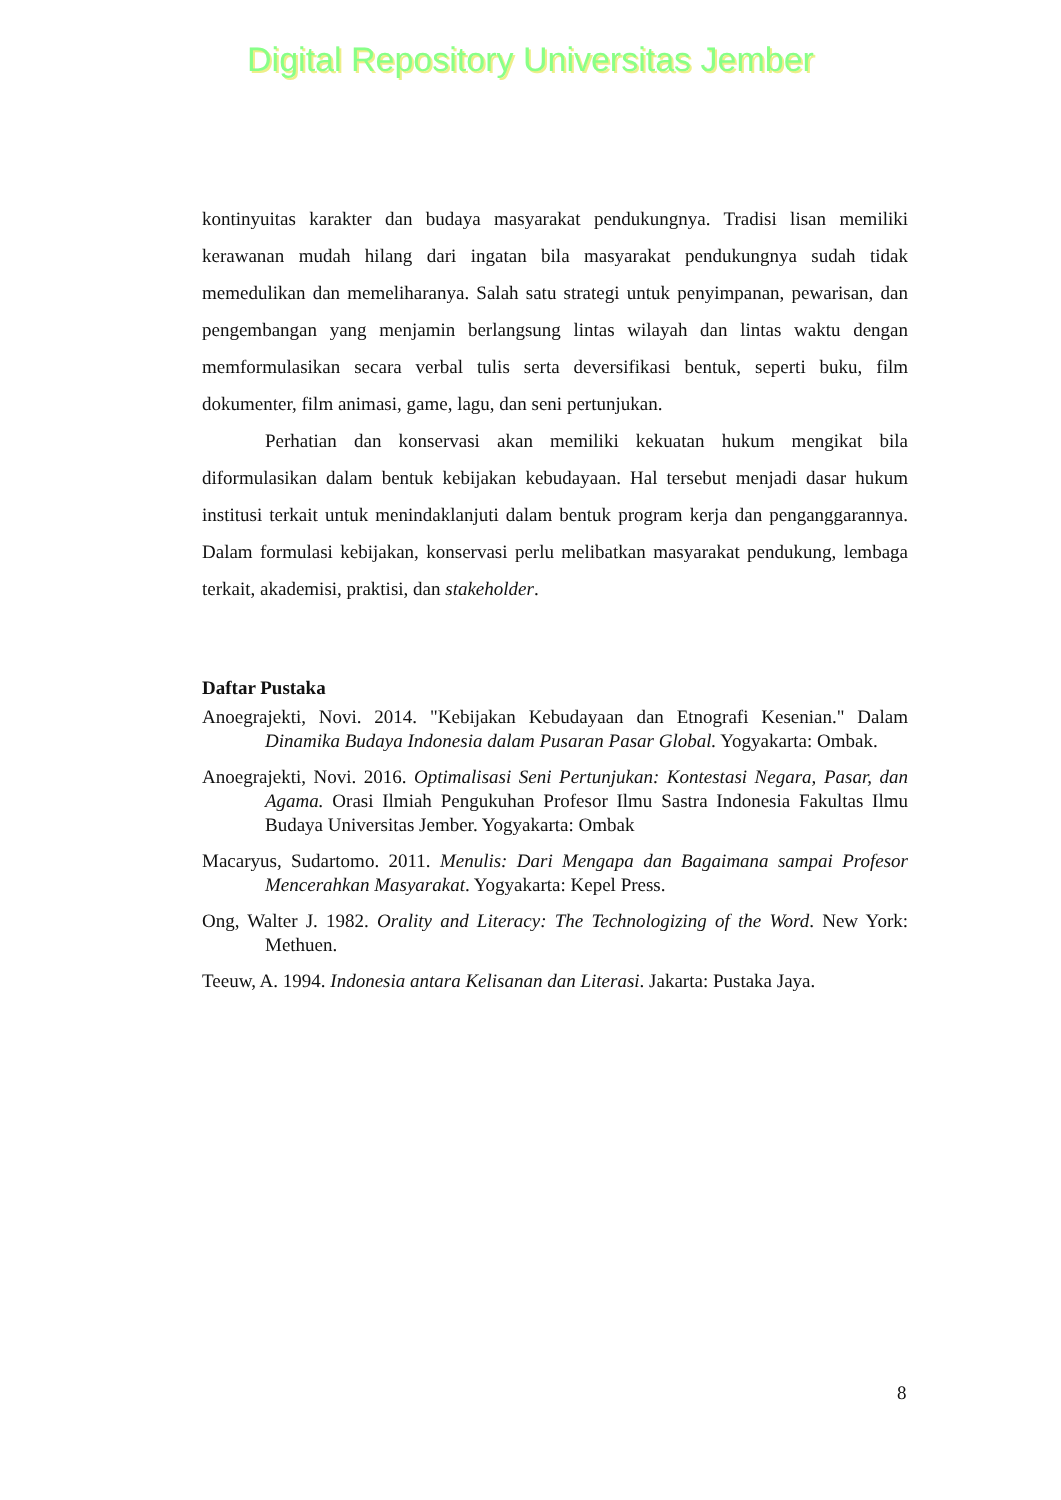Digital Repository Universitas Jember
kontinyuitas karakter dan budaya masyarakat pendukungnya. Tradisi lisan memiliki kerawanan mudah hilang dari ingatan bila masyarakat pendukungnya sudah tidak memedulikan dan memeliharanya. Salah satu strategi untuk penyimpanan, pewarisan, dan pengembangan yang menjamin berlangsung lintas wilayah dan lintas waktu dengan memformulasikan secara verbal tulis serta deversifikasi bentuk, seperti buku, film dokumenter, film animasi, game, lagu, dan seni pertunjukan.
Perhatian dan konservasi akan memiliki kekuatan hukum mengikat bila diformulasikan dalam bentuk kebijakan kebudayaan. Hal tersebut menjadi dasar hukum institusi terkait untuk menindaklanjuti dalam bentuk program kerja dan penganggarannya. Dalam formulasi kebijakan, konservasi perlu melibatkan masyarakat pendukung, lembaga terkait, akademisi, praktisi, dan stakeholder.
Daftar Pustaka
Anoegrajekti, Novi. 2014. "Kebijakan Kebudayaan dan Etnografi Kesenian." Dalam Dinamika Budaya Indonesia dalam Pusaran Pasar Global. Yogyakarta: Ombak.
Anoegrajekti, Novi. 2016. Optimalisasi Seni Pertunjukan: Kontestasi Negara, Pasar, dan Agama. Orasi Ilmiah Pengukuhan Profesor Ilmu Sastra Indonesia Fakultas Ilmu Budaya Universitas Jember. Yogyakarta: Ombak
Macaryus, Sudartomo. 2011. Menulis: Dari Mengapa dan Bagaimana sampai Profesor Mencerahkan Masyarakat. Yogyakarta: Kepel Press.
Ong, Walter J. 1982. Orality and Literacy: The Technologizing of the Word. New York: Methuen.
Teeuw, A. 1994. Indonesia antara Kelisanan dan Literasi. Jakarta: Pustaka Jaya.
8